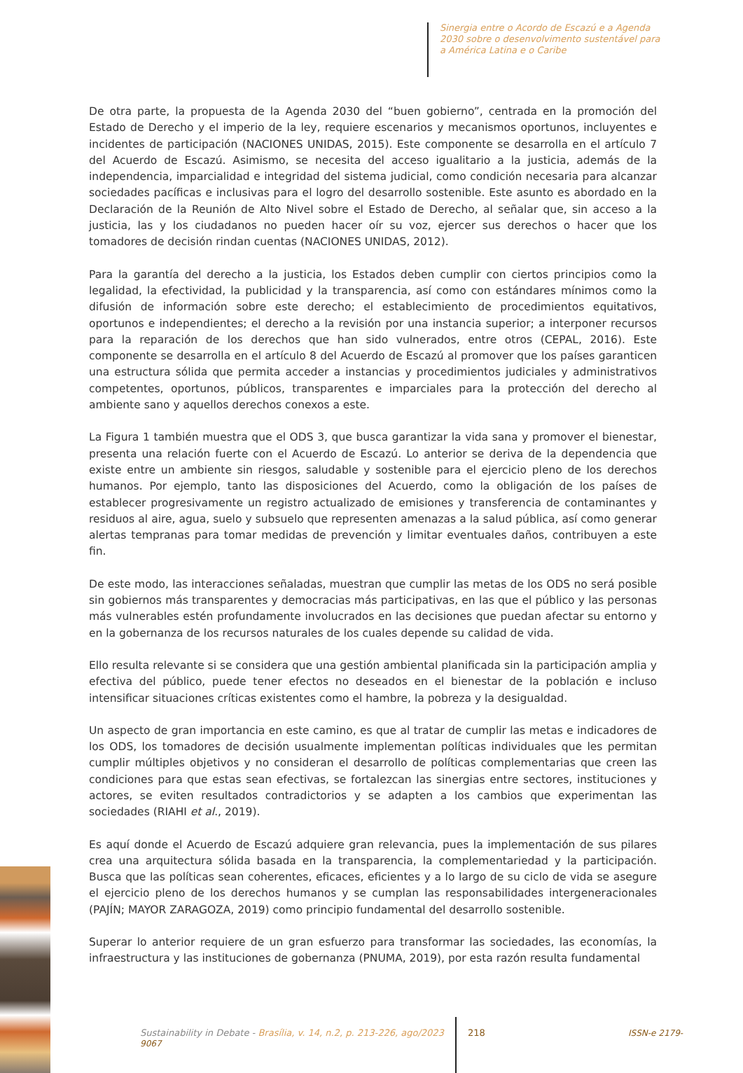Sinergia entre o Acordo de Escazú e a Agenda 2030 sobre o desenvolvimento sustentável para a América Latina e o Caribe
De otra parte, la propuesta de la Agenda 2030 del “buen gobierno”, centrada en la promoción del Estado de Derecho y el imperio de la ley, requiere escenarios y mecanismos oportunos, incluyentes e incidentes de participación (NACIONES UNIDAS, 2015). Este componente se desarrolla en el artículo 7 del Acuerdo de Escazú. Asimismo, se necesita del acceso igualitario a la justicia, además de la independencia, imparcialidad e integridad del sistema judicial, como condición necesaria para alcanzar sociedades pacíficas e inclusivas para el logro del desarrollo sostenible. Este asunto es abordado en la Declaración de la Reunión de Alto Nivel sobre el Estado de Derecho, al señalar que, sin acceso a la justicia, las y los ciudadanos no pueden hacer oír su voz, ejercer sus derechos o hacer que los tomadores de decisión rindan cuentas (NACIONES UNIDAS, 2012).
Para la garantía del derecho a la justicia, los Estados deben cumplir con ciertos principios como la legalidad, la efectividad, la publicidad y la transparencia, así como con estándares mínimos como la difusión de información sobre este derecho; el establecimiento de procedimientos equitativos, oportunos e independientes; el derecho a la revisión por una instancia superior; a interponer recursos para la reparación de los derechos que han sido vulnerados, entre otros (CEPAL, 2016). Este componente se desarrolla en el artículo 8 del Acuerdo de Escazú al promover que los países garanticen una estructura sólida que permita acceder a instancias y procedimientos judiciales y administrativos competentes, oportunos, públicos, transparentes e imparciales para la protección del derecho al ambiente sano y aquellos derechos conexos a este.
La Figura 1 también muestra que el ODS 3, que busca garantizar la vida sana y promover el bienestar, presenta una relación fuerte con el Acuerdo de Escazú. Lo anterior se deriva de la dependencia que existe entre un ambiente sin riesgos, saludable y sostenible para el ejercicio pleno de los derechos humanos. Por ejemplo, tanto las disposiciones del Acuerdo, como la obligación de los países de establecer progresivamente un registro actualizado de emisiones y transferencia de contaminantes y residuos al aire, agua, suelo y subsuelo que representen amenazas a la salud pública, así como generar alertas tempranas para tomar medidas de prevención y limitar eventuales daños, contribuyen a este fin.
De este modo, las interacciones señaladas, muestran que cumplir las metas de los ODS no será posible sin gobiernos más transparentes y democracias más participativas, en las que el público y las personas más vulnerables estén profundamente involucrados en las decisiones que puedan afectar su entorno y en la gobernanza de los recursos naturales de los cuales depende su calidad de vida.
Ello resulta relevante si se considera que una gestión ambiental planificada sin la participación amplia y efectiva del público, puede tener efectos no deseados en el bienestar de la población e incluso intensificar situaciones críticas existentes como el hambre, la pobreza y la desigualdad.
Un aspecto de gran importancia en este camino, es que al tratar de cumplir las metas e indicadores de los ODS, los tomadores de decisión usualmente implementan políticas individuales que les permitan cumplir múltiples objetivos y no consideran el desarrollo de políticas complementarias que creen las condiciones para que estas sean efectivas, se fortalezcan las sinergias entre sectores, instituciones y actores, se eviten resultados contradictorios y se adapten a los cambios que experimentan las sociedades (RIAHI et al., 2019).
Es aquí donde el Acuerdo de Escazú adquiere gran relevancia, pues la implementación de sus pilares crea una arquitectura sólida basada en la transparencia, la complementariedad y la participación. Busca que las políticas sean coherentes, eficaces, eficientes y a lo largo de su ciclo de vida se asegure el ejercicio pleno de los derechos humanos y se cumplan las responsabilidades intergeneracionales (PAJÍN; MAYOR ZARAGOZA, 2019) como principio fundamental del desarrollo sostenible.
Superar lo anterior requiere de un gran esfuerzo para transformar las sociedades, las economías, la infraestructura y las instituciones de gobernanza (PNUMA, 2019), por esta razón resulta fundamental
Sustainability in Debate - Brasília, v. 14, n.2, p. 213-226, ago/2023 218 ISSN-e 2179-9067